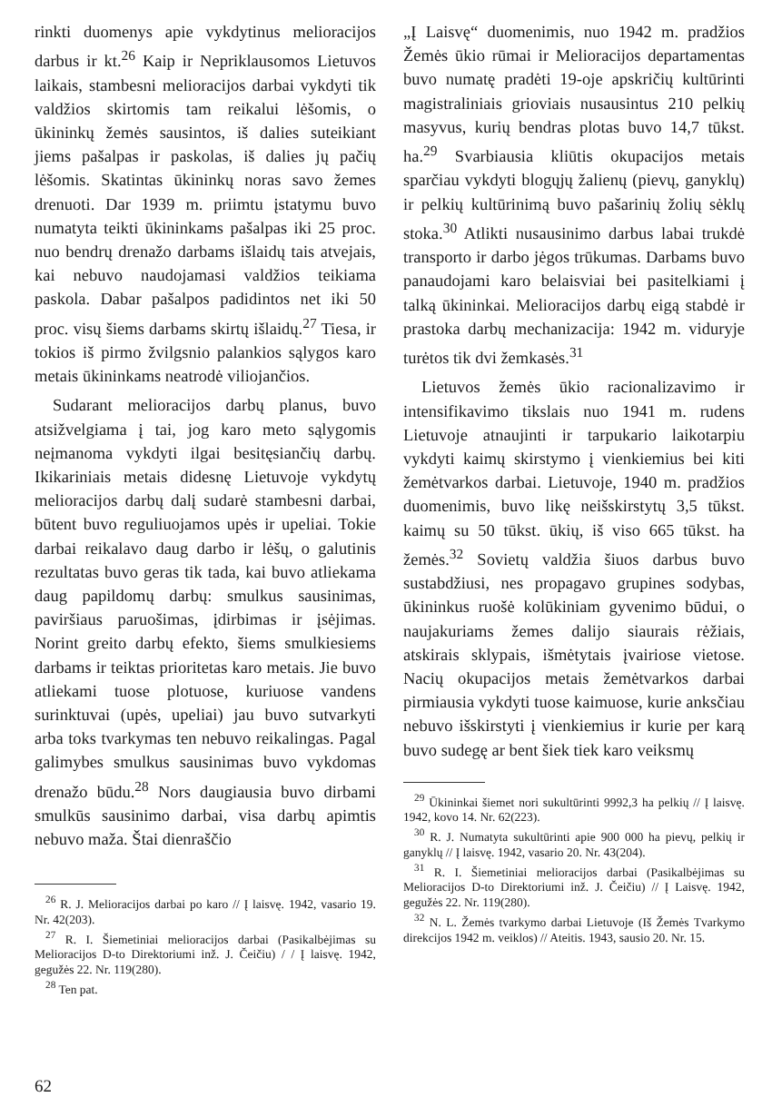rinkti duomenys apie vykdytinus melioracijos darbus ir kt.<sup>26</sup> Kaip ir Nepriklausomos Lietuvos laikais, stambesni melioracijos darbai vykdyti tik valdžios skirtomis tam reikalui lėšomis, o ūkininkų žemės sausintos, iš dalies suteikiant jiems pašalpas ir paskolas, iš dalies jų pačių lėšomis. Skatintas ūkininkų noras savo žemes drenuoti. Dar 1939 m. priimtu įstatymu buvo numatyta teikti ūkininkams pašalpas iki 25 proc. nuo bendrų drenažo darbams išlaidų tais atvejais, kai nebuvo naudojamasi valdžios teikiama paskola. Dabar pašalpos padidintos net iki 50 proc. visų šiems darbams skirtų išlaidų.<sup>27</sup> Tiesa, ir tokios iš pirmo žvilgsnio palankios sąlygos karo metais ūkininkams neatrodė viliojančios.
Sudarant melioracijos darbų planus, buvo atsižvelgiama į tai, jog karo meto sąlygomis neįmanoma vykdyti ilgai besitęsiančių darbų. Ikikariniais metais didesnę Lietuvoje vykdytų melioracijos darbų dalį sudarė stambesni darbai, būtent buvo reguliuojamos upės ir upeliai. Tokie darbai reikalavo daug darbo ir lėšų, o galutinis rezultatas buvo geras tik tada, kai buvo atliekama daug papildomų darbų: smulkus sausinimas, paviršiaus paruošimas, įdirbimas ir įsėjimas. Norint greito darbų efekto, šiems smulkiesiems darbams ir teiktas prioritetas karo metais. Jie buvo atliekami tuose plotuose, kuriuose vandens surinktuvai (upės, upeliai) jau buvo sutvarkyti arba toks tvarkymas ten nebuvo reikalingas. Pagal galimybes smulkus sausinimas buvo vykdomas drenažo būdu.<sup>28</sup> Nors daugiausia buvo dirbami smulkūs sausinimo darbai, visa darbų apimtis nebuvo maža. Štai dienraščio
<sup>26</sup> R. J. Melioracijos darbai po karo // Į laisvę. 1942, vasario 19. Nr. 42(203).
<sup>27</sup> R. I. Šiemetiniai melioracijos darbai (Pasikalbėjimas su Melioracijos D-to Direktoriumi inž. J. Čeičiu) / / Į laisvę. 1942, gegužės 22. Nr. 119(280).
<sup>28</sup> Ten pat.
„Į Laisvę“ duomenimis, nuo 1942 m. pradžios Žemės ūkio rūmai ir Melioracijos departamentas buvo numatę pradėti 19-oje apskričių kultūrinti magistraliniais grioviais nusausintus 210 pelkių masyvus, kurių bendras plotas buvo 14,7 tūkst. ha.<sup>29</sup> Svarbiausia kliūtis okupacijos metais sparčiau vykdyti blogųjų žalienų (pievų, ganyklų) ir pelkių kultūrinimą buvo pašarinių žolių sėklų stoka.<sup>30</sup> Atlikti nusausinimo darbus labai trukdė transporto ir darbo jėgos trūkumas. Darbams buvo panaudojami karo belaisviai bei pasitelkiami į talką ūkininkai. Melioracijos darbų eigą stabdė ir prastoka darbų mechanizacija: 1942 m. viduryje turėtos tik dvi žemkasės.<sup>31</sup>
Lietuvos žemės ūkio racionalizavimo ir intensifikavimo tikslais nuo 1941 m. rudens Lietuvoje atnaujinti ir tarpukario laikotarpiu vykdyti kaimų skirstymo į vienkiemius bei kiti žemėtvarkos darbai. Lietuvoje, 1940 m. pradžios duomenimis, buvo likę neišskirstytų 3,5 tūkst. kaimų su 50 tūkst. ūkių, iš viso 665 tūkst. ha žemės.<sup>32</sup> Sovietų valdžia šiuos darbus buvo sustabdžiusi, nes propagavo grupines sodybas, ūkininkus ruošė kolūkiniam gyvenimo būdui, o naujakuriams žemes dalijo siaurais rėžiais, atskirais sklypais, išmėtytais įvairiose vietose. Nacių okupacijos metais žemėtvarkos darbai pirmiausia vykdyti tuose kaimuose, kurie anksčiau nebuvo išskirstyti į vienkiemius ir kurie per karą buvo sudegę ar bent šiek tiek karo veiksmų
<sup>29</sup> Ūkininkai šiemet nori sukultūrinti 9992,3 ha pelkių // Į laisvę. 1942, kovo 14. Nr. 62(223).
<sup>30</sup> R. J. Numatyta sukultūrinti apie 900 000 ha pievų, pelkių ir ganyklų // Į laisvę. 1942, vasario 20. Nr. 43(204).
<sup>31</sup> R. I. Šiemetiniai melioracijos darbai (Pasikalbėjimas su Melioracijos D-to Direktoriumi inž. J. Čeičiu) // Į Laisvę. 1942, gegužės 22. Nr. 119(280).
<sup>32</sup> N. L. Žemės tvarkymo darbai Lietuvoje (Iš Žemės Tvarkymo direkcijos 1942 m. veiklos) // Ateitis. 1943, sausio 20. Nr. 15.
62